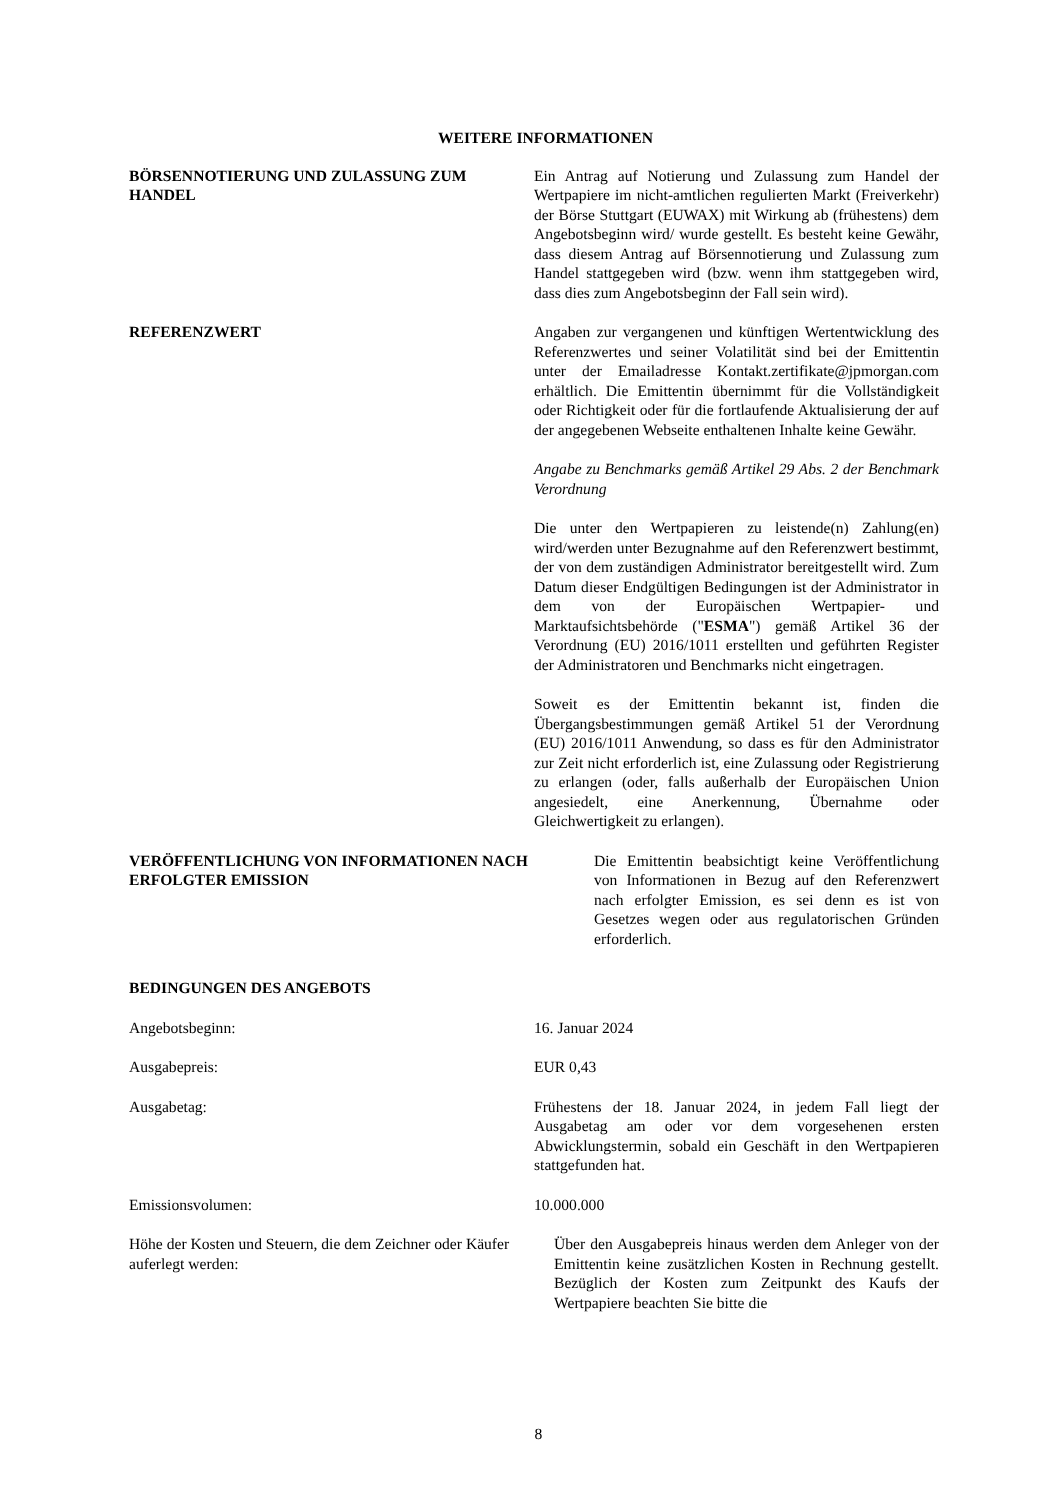WEITERE INFORMATIONEN
BÖRSENNOTIERUNG UND ZULASSUNG ZUM HANDEL Ein Antrag auf Notierung und Zulassung zum Handel der Wertpapiere im nicht-amtlichen regulierten Markt (Freiverkehr) der Börse Stuttgart (EUWAX) mit Wirkung ab (frühestens) dem Angebotsbeginn wird/ wurde gestellt. Es besteht keine Gewähr, dass diesem Antrag auf Börsennotierung und Zulassung zum Handel stattgegeben wird (bzw. wenn ihm stattgegeben wird, dass dies zum Angebotsbeginn der Fall sein wird).
REFERENZWERT Angaben zur vergangenen und künftigen Wertentwicklung des Referenzwertes und seiner Volatilität sind bei der Emittentin unter der Emailadresse Kontakt.zertifikate@jpmorgan.com erhältlich. Die Emittentin übernimmt für die Vollständigkeit oder Richtigkeit oder für die fortlaufende Aktualisierung der auf der angegebenen Webseite enthaltenen Inhalte keine Gewähr.
Angabe zu Benchmarks gemäß Artikel 29 Abs. 2 der Benchmark Verordnung
Die unter den Wertpapieren zu leistende(n) Zahlung(en) wird/werden unter Bezugnahme auf den Referenzwert bestimmt, der von dem zuständigen Administrator bereitgestellt wird. Zum Datum dieser Endgültigen Bedingungen ist der Administrator in dem von der Europäischen Wertpapier- und Marktaufsichtsbehörde ("ESMA") gemäß Artikel 36 der Verordnung (EU) 2016/1011 erstellten und geführten Register der Administratoren und Benchmarks nicht eingetragen.
Soweit es der Emittentin bekannt ist, finden die Übergangsbestimmungen gemäß Artikel 51 der Verordnung (EU) 2016/1011 Anwendung, so dass es für den Administrator zur Zeit nicht erforderlich ist, eine Zulassung oder Registrierung zu erlangen (oder, falls außerhalb der Europäischen Union angesiedelt, eine Anerkennung, Übernahme oder Gleichwertigkeit zu erlangen).
VERÖFFENTLICHUNG VON INFORMATIONEN NACH ERFOLGTER EMISSION
Die Emittentin beabsichtigt keine Veröffentlichung von Informationen in Bezug auf den Referenzwert nach erfolgter Emission, es sei denn es ist von Gesetzes wegen oder aus regulatorischen Gründen erforderlich.
BEDINGUNGEN DES ANGEBOTS
Angebotsbeginn: 16. Januar 2024
Ausgabepreis: EUR 0,43
Ausgabetag: Frühestens der 18. Januar 2024, in jedem Fall liegt der Ausgabetag am oder vor dem vorgesehenen ersten Abwicklungstermin, sobald ein Geschäft in den Wertpapieren stattgefunden hat.
Emissionsvolumen: 10.000.000
Höhe der Kosten und Steuern, die dem Zeichner oder Käufer auferlegt werden:
Über den Ausgabepreis hinaus werden dem Anleger von der Emittentin keine zusätzlichen Kosten in Rechnung gestellt. Bezüglich der Kosten zum Zeitpunkt des Kaufs der Wertpapiere beachten Sie bitte die
8